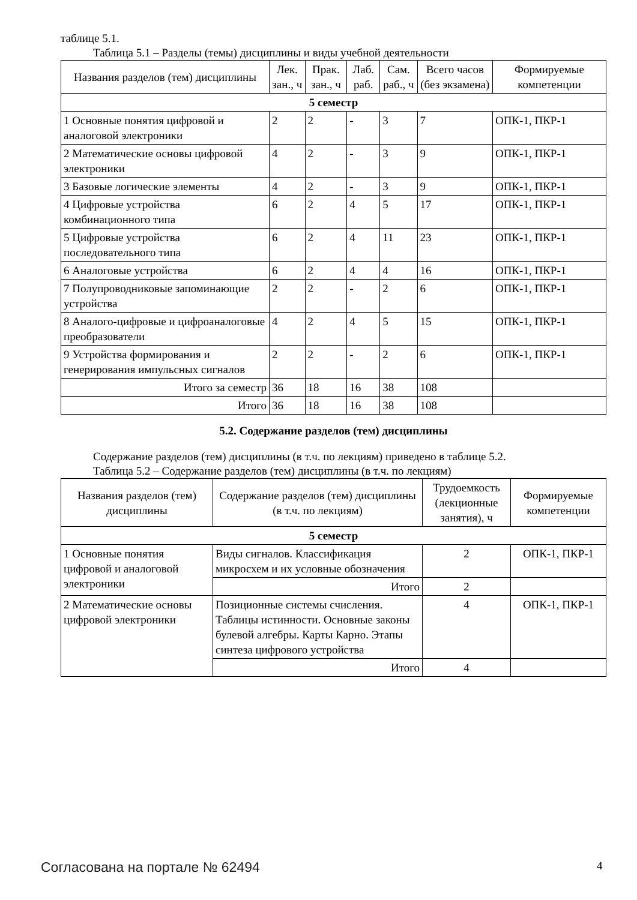таблице 5.1.
Таблица 5.1 – Разделы (темы) дисциплины и виды учебной деятельности
| Названия разделов (тем) дисциплины | Лек. зан., ч | Прак. зан., ч | Лаб. раб. | Сам. раб., ч | Всего часов (без экзамена) | Формируемые компетенции |
| --- | --- | --- | --- | --- | --- | --- |
| 5 семестр | | | | | | |
| 1 Основные понятия цифровой и аналоговой электроники | 2 | 2 | - | 3 | 7 | ОПК-1, ПКР-1 |
| 2 Математические основы цифровой электроники | 4 | 2 | - | 3 | 9 | ОПК-1, ПКР-1 |
| 3 Базовые логические элементы | 4 | 2 | - | 3 | 9 | ОПК-1, ПКР-1 |
| 4 Цифровые устройства комбинационного типа | 6 | 2 | 4 | 5 | 17 | ОПК-1, ПКР-1 |
| 5 Цифровые устройства последовательного типа | 6 | 2 | 4 | 11 | 23 | ОПК-1, ПКР-1 |
| 6 Аналоговые устройства | 6 | 2 | 4 | 4 | 16 | ОПК-1, ПКР-1 |
| 7 Полупроводниковые запоминающие устройства | 2 | 2 | - | 2 | 6 | ОПК-1, ПКР-1 |
| 8 Аналого-цифровые и цифроаналоговые преобразователи | 4 | 2 | 4 | 5 | 15 | ОПК-1, ПКР-1 |
| 9 Устройства формирования и генерирования импульсных сигналов | 2 | 2 | - | 2 | 6 | ОПК-1, ПКР-1 |
| Итого за семестр | 36 | 18 | 16 | 38 | 108 | |
| Итого | 36 | 18 | 16 | 38 | 108 | |
5.2. Содержание разделов (тем) дисциплины
Содержание разделов (тем) дисциплины (в т.ч. по лекциям) приведено в таблице 5.2.
Таблица 5.2 – Содержание разделов (тем) дисциплины (в т.ч. по лекциям)
| Названия разделов (тем) дисциплины | Содержание разделов (тем) дисциплины (в т.ч. по лекциям) | Трудоемкость (лекционные занятия), ч | Формируемые компетенции |
| --- | --- | --- | --- |
| 5 семестр | | | |
| 1 Основные понятия цифровой и аналоговой электроники | Виды сигналов. Классификация микросхем и их условные обозначения | 2 | ОПК-1, ПКР-1 |
| | Итого | 2 | |
| 2 Математические основы цифровой электроники | Позиционные системы счисления. Таблицы истинности. Основные законы булевой алгебры. Карты Карно. Этапы синтеза цифрового устройства | 4 | ОПК-1, ПКР-1 |
| | Итого | 4 | |
Согласована на портале № 62494 4